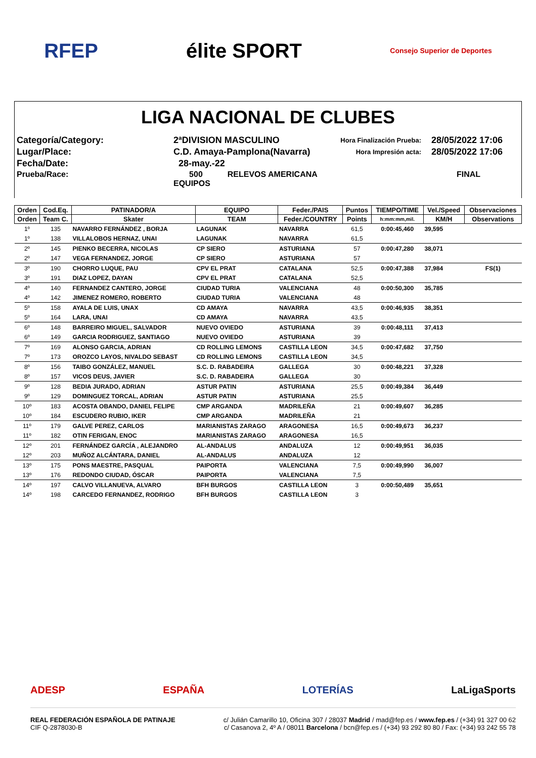RFEP élite SPORT
Consejo Superior de Deportes
LIGA NACIONAL DE CLUBES
Categoría/Category:
2ªDIVISION MASCULINO
Hora Finalización Prueba:
28/05/2022 17:06
Lugar/Place:
C.D. Amaya-Pamplona(Navarra)
Hora Impresión acta:
28/05/2022 17:06
Fecha/Date:
28-may.-22
Prueba/Race:
500 RELEVOS AMERICANA EQUIPOS
FINAL
| Orden | Cod.Eq. | PATINADOR/A | EQUIPO | Feder./PAIS | Puntos | TIEMPO/TIME | Vel./Speed | Observaciones |
| --- | --- | --- | --- | --- | --- | --- | --- | --- |
| Orden | Team C. | Skater | TEAM | Feder./COUNTRY | Points | h:mm:mm,mil. | KM/H | Observations |
| 1º | 135 | NAVARRO FERNÁNDEZ , BORJA | LAGUNAK | NAVARRA | 61,5 | 0:00:45,460 | 39,595 | |
| 1º | 138 | VILLALOBOS HERNAZ, UNAI | LAGUNAK | NAVARRA | 61,5 | | | |
| 2º | 145 | PIENKO BECERRA, NICOLAS | CP SIERO | ASTURIANA | 57 | 0:00:47,280 | 38,071 | |
| 2º | 147 | VEGA FERNANDEZ, JORGE | CP SIERO | ASTURIANA | 57 | | | |
| 3º | 190 | CHORRO LUQUE, PAU | CPV EL PRAT | CATALANA | 52,5 | 0:00:47,388 | 37,984 | FS(1) |
| 3º | 191 | DIAZ LOPEZ, DAYAN | CPV EL PRAT | CATALANA | 52,5 | | | |
| 4º | 140 | FERNANDEZ CANTERO, JORGE | CIUDAD TURIA | VALENCIANA | 48 | 0:00:50,300 | 35,785 | |
| 4º | 142 | JIMENEZ ROMERO, ROBERTO | CIUDAD TURIA | VALENCIANA | 48 | | | |
| 5º | 158 | AYALA DE LUIS, UNAX | CD AMAYA | NAVARRA | 43,5 | 0:00:46,935 | 38,351 | |
| 5º | 164 | LARA, UNAI | CD AMAYA | NAVARRA | 43,5 | | | |
| 6º | 148 | BARREIRO MIGUEL, SALVADOR | NUEVO OVIEDO | ASTURIANA | 39 | 0:00:48,111 | 37,413 | |
| 6º | 149 | GARCIA RODRIGUEZ, SANTIAGO | NUEVO OVIEDO | ASTURIANA | 39 | | | |
| 7º | 169 | ALONSO GARCIA, ADRIAN | CD ROLLING LEMONS | CASTILLA LEON | 34,5 | 0:00:47,682 | 37,750 | |
| 7º | 173 | OROZCO LAYOS, NIVALDO SEBAST | CD ROLLING LEMONS | CASTILLA LEON | 34,5 | | | |
| 8º | 156 | TAIBO GONZÁLEZ, MANUEL | S.C. D. RABADEIRA | GALLEGA | 30 | 0:00:48,221 | 37,328 | |
| 8º | 157 | VICOS DEUS, JAVIER | S.C. D. RABADEIRA | GALLEGA | 30 | | | |
| 9º | 128 | BEDIA JURADO, ADRIAN | ASTUR PATIN | ASTURIANA | 25,5 | 0:00:49,384 | 36,449 | |
| 9º | 129 | DOMINGUEZ TORCAL, ADRIAN | ASTUR PATIN | ASTURIANA | 25,5 | | | |
| 10º | 183 | ACOSTA OBANDO, DANIEL FELIPE | CMP ARGANDA | MADRILEÑA | 21 | 0:00:49,607 | 36,285 | |
| 10º | 184 | ESCUDERO RUBIO, IKER | CMP ARGANDA | MADRILEÑA | 21 | | | |
| 11º | 179 | GALVE PEREZ, CARLOS | MARIANISTAS ZARAGO | ARAGONESA | 16,5 | 0:00:49,673 | 36,237 | |
| 11º | 182 | OTIN FERIGAN, ENOC | MARIANISTAS ZARAGO | ARAGONESA | 16,5 | | | |
| 12º | 201 | FERNÁNDEZ GARCÍA , ALEJANDRO | AL-ANDALUS | ANDALUZA | 12 | 0:00:49,951 | 36,035 | |
| 12º | 203 | MUÑOZ ALCÁNTARA, DANIEL | AL-ANDALUS | ANDALUZA | 12 | | | |
| 13º | 175 | PONS MAESTRE, PASQUAL | PAIPORTA | VALENCIANA | 7,5 | 0:00:49,990 | 36,007 | |
| 13º | 176 | REDONDO CIUDAD, ÓSCAR | PAIPORTA | VALENCIANA | 7,5 | | | |
| 14º | 197 | CALVO VILLANUEVA, ALVARO | BFH BURGOS | CASTILLA LEON | 3 | 0:00:50,489 | 35,651 | |
| 14º | 198 | CARCEDO FERNANDEZ, RODRIGO | BFH BURGOS | CASTILLA LEON | 3 | | | |
ADESP ESPAÑA LOTERÍAS LaLigaSports
REAL FEDERACIÓN ESPAÑOLA DE PATINAJE
CIF Q-2878030-B
c/ Julián Camarillo 10, Oficina 307 / 28037 Madrid / mad@fep.es / www.fep.es / (+34) 91 327 00 62
c/ Casanova 2, 4º A / 08011 Barcelona / bcn@fep.es / (+34) 93 292 80 80 / Fax: (+34) 93 242 55 78